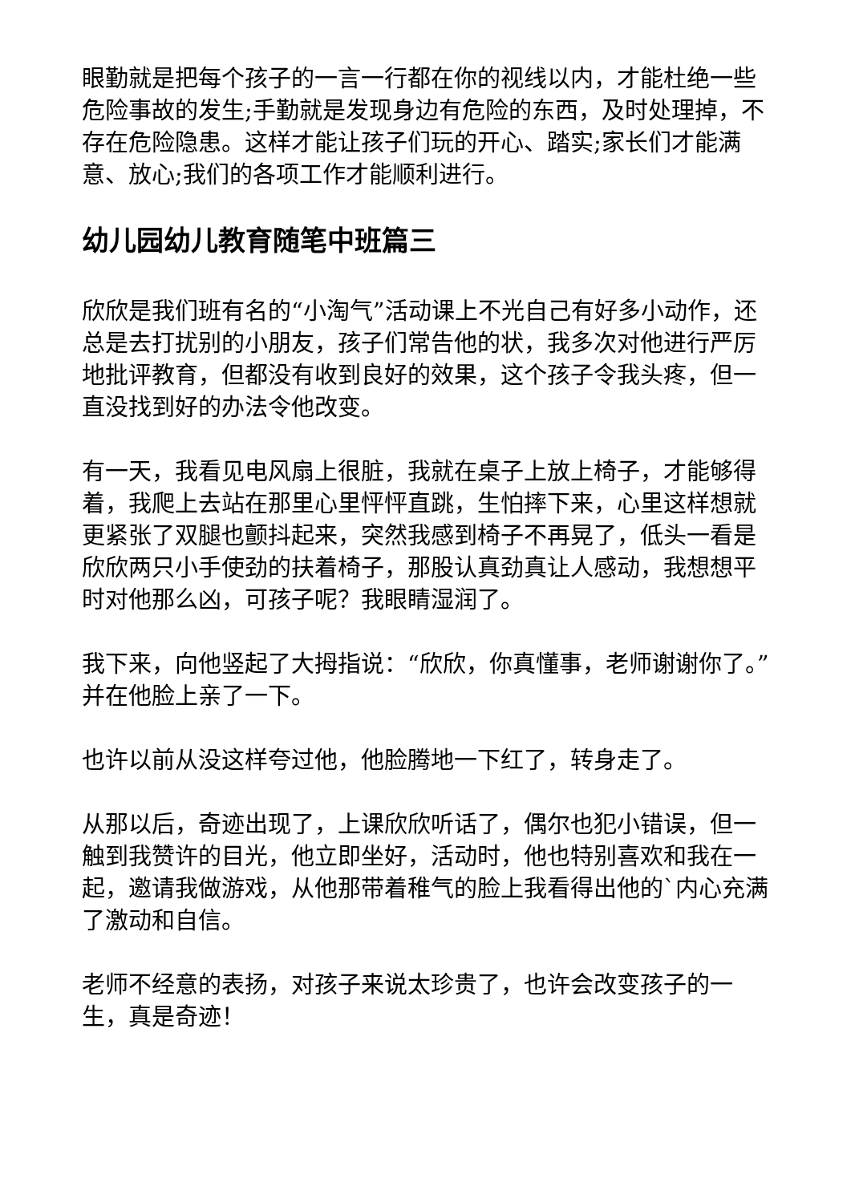眼勤就是把每个孩子的一言一行都在你的视线以内，才能杜绝一些危险事故的发生;手勤就是发现身边有危险的东西，及时处理掉，不存在危险隐患。这样才能让孩子们玩的开心、踏实;家长们才能满意、放心;我们的各项工作才能顺利进行。
幼儿园幼儿教育随笔中班篇三
欣欣是我们班有名的“小淘气”活动课上不光自己有好多小动作，还总是去打扰别的小朋友，孩子们常告他的状，我多次对他进行严厉地批评教育，但都没有收到良好的效果，这个孩子令我头疼，但一直没找到好的办法令他改变。
有一天，我看见电风扇上很脏，我就在桌子上放上椅子，才能够得着，我爬上去站在那里心里怦怦直跳，生怕摔下来，心里这样想就更紧张了双腿也颤抖起来，突然我感到椅子不再晃了，低头一看是欣欣两只小手使劲的扶着椅子，那股认真劲真让人感动，我想想平时对他那么凶，可孩子呢？我眼睛湿润了。
我下来，向他竖起了大拇指说：“欣欣，你真懂事，老师谢谢你了。”并在他脸上亲了一下。
也许以前从没这样夸过他，他脸腾地一下红了，转身走了。
从那以后，奇迹出现了，上课欣欣听话了，偶尔也犯小错误，但一触到我赞许的目光，他立即坐好，活动时，他也特别喜欢和我在一起，邀请我做游戏，从他那带着稚气的脸上我看得出他的`内心充满了激动和自信。
老师不经意的表扬，对孩子来说太珍贵了，也许会改变孩子的一生，真是奇迹！